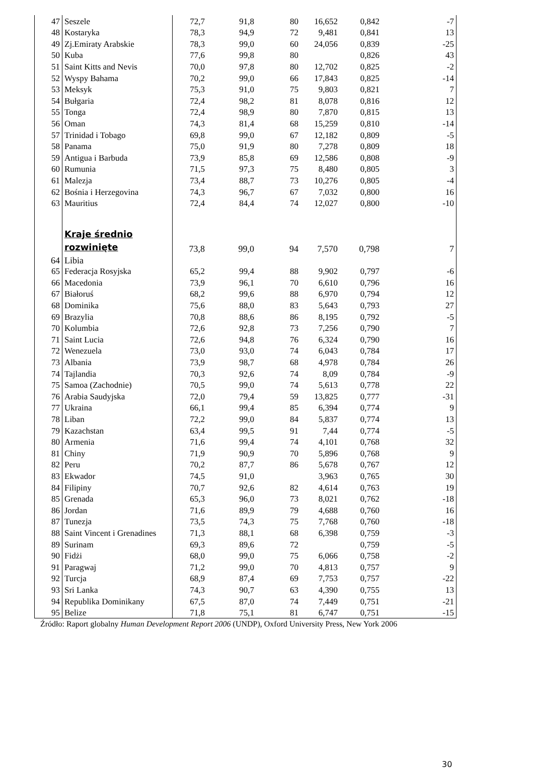| 47 | Seszele | 72,7 | 91,8 | 80 | 16,652 | 0,842 | -7 |
| 48 | Kostaryka | 78,3 | 94,9 | 72 | 9,481 | 0,841 | 13 |
| 49 | Zj.Emiraty Arabskie | 78,3 | 99,0 | 60 | 24,056 | 0,839 | -25 |
| 50 | Kuba | 77,6 | 99,8 | 80 | | 0,826 | 43 |
| 51 | Saint Kitts and Nevis | 70,0 | 97,8 | 80 | 12,702 | 0,825 | -2 |
| 52 | Wyspy Bahama | 70,2 | 99,0 | 66 | 17,843 | 0,825 | -14 |
| 53 | Meksyk | 75,3 | 91,0 | 75 | 9,803 | 0,821 | 7 |
| 54 | Bułgaria | 72,4 | 98,2 | 81 | 8,078 | 0,816 | 12 |
| 55 | Tonga | 72,4 | 98,9 | 80 | 7,870 | 0,815 | 13 |
| 56 | Oman | 74,3 | 81,4 | 68 | 15,259 | 0,810 | -14 |
| 57 | Trinidad i Tobago | 69,8 | 99,0 | 67 | 12,182 | 0,809 | -5 |
| 58 | Panama | 75,0 | 91,9 | 80 | 7,278 | 0,809 | 18 |
| 59 | Antigua i Barbuda | 73,9 | 85,8 | 69 | 12,586 | 0,808 | -9 |
| 60 | Rumunia | 71,5 | 97,3 | 75 | 8,480 | 0,805 | 3 |
| 61 | Malezja | 73,4 | 88,7 | 73 | 10,276 | 0,805 | -4 |
| 62 | Bośnia i Herzegovina | 74,3 | 96,7 | 67 | 7,032 | 0,800 | 16 |
| 63 | Mauritius | 72,4 | 84,4 | 74 | 12,027 | 0,800 | -10 |
| | Kraje średnio rozwinięte | 73,8 | 99,0 | 94 | 7,570 | 0,798 | 7 |
| 64 | Libia | | | | | | |
| 65 | Federacja Rosyjska | 65,2 | 99,4 | 88 | 9,902 | 0,797 | -6 |
| 66 | Macedonia | 73,9 | 96,1 | 70 | 6,610 | 0,796 | 16 |
| 67 | Białoruś | 68,2 | 99,6 | 88 | 6,970 | 0,794 | 12 |
| 68 | Dominika | 75,6 | 88,0 | 83 | 5,643 | 0,793 | 27 |
| 69 | Brazylia | 70,8 | 88,6 | 86 | 8,195 | 0,792 | -5 |
| 70 | Kolumbia | 72,6 | 92,8 | 73 | 7,256 | 0,790 | 7 |
| 71 | Saint Lucia | 72,6 | 94,8 | 76 | 6,324 | 0,790 | 16 |
| 72 | Wenezuela | 73,0 | 93,0 | 74 | 6,043 | 0,784 | 17 |
| 73 | Albania | 73,9 | 98,7 | 68 | 4,978 | 0,784 | 26 |
| 74 | Tajlandia | 70,3 | 92,6 | 74 | 8,09 | 0,784 | -9 |
| 75 | Samoa (Zachodnie) | 70,5 | 99,0 | 74 | 5,613 | 0,778 | 22 |
| 76 | Arabia Saudyjska | 72,0 | 79,4 | 59 | 13,825 | 0,777 | -31 |
| 77 | Ukraina | 66,1 | 99,4 | 85 | 6,394 | 0,774 | 9 |
| 78 | Liban | 72,2 | 99,0 | 84 | 5,837 | 0,774 | 13 |
| 79 | Kazachstan | 63,4 | 99,5 | 91 | 7,44 | 0,774 | -5 |
| 80 | Armenia | 71,6 | 99,4 | 74 | 4,101 | 0,768 | 32 |
| 81 | Chiny | 71,9 | 90,9 | 70 | 5,896 | 0,768 | 9 |
| 82 | Peru | 70,2 | 87,7 | 86 | 5,678 | 0,767 | 12 |
| 83 | Ekwador | 74,5 | 91,0 | | 3,963 | 0,765 | 30 |
| 84 | Filipiny | 70,7 | 92,6 | 82 | 4,614 | 0,763 | 19 |
| 85 | Grenada | 65,3 | 96,0 | 73 | 8,021 | 0,762 | -18 |
| 86 | Jordan | 71,6 | 89,9 | 79 | 4,688 | 0,760 | 16 |
| 87 | Tunezja | 73,5 | 74,3 | 75 | 7,768 | 0,760 | -18 |
| 88 | Saint Vincent i Grenadines | 71,3 | 88,1 | 68 | 6,398 | 0,759 | -3 |
| 89 | Surinam | 69,3 | 89,6 | 72 | | 0,759 | -5 |
| 90 | Fidżi | 68,0 | 99,0 | 75 | 6,066 | 0,758 | -2 |
| 91 | Paragwaj | 71,2 | 99,0 | 70 | 4,813 | 0,757 | 9 |
| 92 | Turcja | 68,9 | 87,4 | 69 | 7,753 | 0,757 | -22 |
| 93 | Sri Lanka | 74,3 | 90,7 | 63 | 4,390 | 0,755 | 13 |
| 94 | Republika Dominikany | 67,5 | 87,0 | 74 | 7,449 | 0,751 | -21 |
| 95 | Belize | 71,8 | 75,1 | 81 | 6,747 | 0,751 | -15 |
Źródło: Raport globalny Human Development Report 2006 (UNDP), Oxford University Press, New York 2006
30